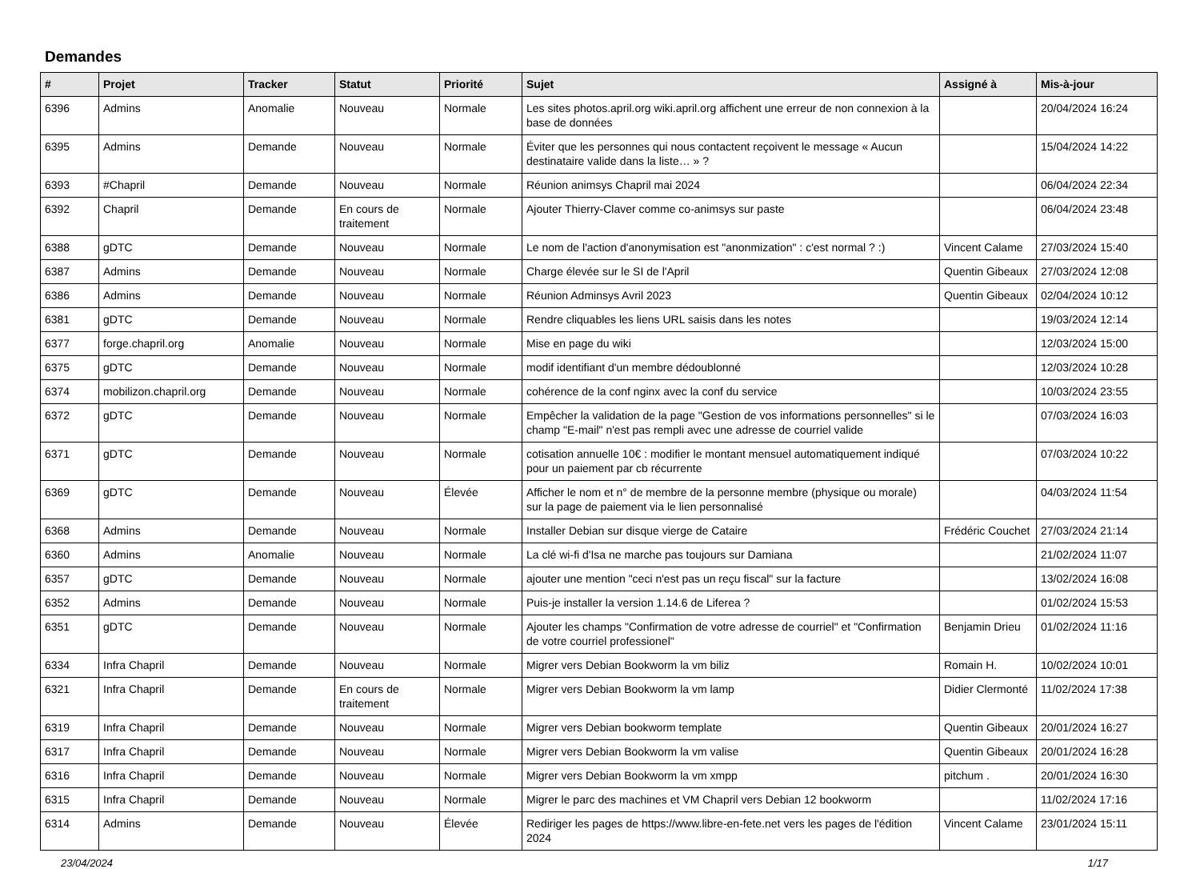Demandes
| # | Projet | Tracker | Statut | Priorité | Sujet | Assigné à | Mis-à-jour |
| --- | --- | --- | --- | --- | --- | --- | --- |
| 6396 | Admins | Anomalie | Nouveau | Normale | Les sites photos.april.org wiki.april.org affichent une erreur de non connexion à la base de données | | 20/04/2024 16:24 |
| 6395 | Admins | Demande | Nouveau | Normale | Éviter que les personnes qui nous contactent reçoivent le message « Aucun destinataire valide dans la liste… » ? | | 15/04/2024 14:22 |
| 6393 | #Chapril | Demande | Nouveau | Normale | Réunion animsys Chapril mai 2024 | | 06/04/2024 22:34 |
| 6392 | Chapril | Demande | En cours de traitement | Normale | Ajouter Thierry-Claver comme co-animsys sur paste | | 06/04/2024 23:48 |
| 6388 | gDTC | Demande | Nouveau | Normale | Le nom de l'action d'anonymisation est "anonmization" : c'est normal ? :) | Vincent Calame | 27/03/2024 15:40 |
| 6387 | Admins | Demande | Nouveau | Normale | Charge élevée sur le SI de l'April | Quentin Gibeaux | 27/03/2024 12:08 |
| 6386 | Admins | Demande | Nouveau | Normale | Réunion Adminsys Avril 2023 | Quentin Gibeaux | 02/04/2024 10:12 |
| 6381 | gDTC | Demande | Nouveau | Normale | Rendre cliquables les liens URL saisis dans les notes | | 19/03/2024 12:14 |
| 6377 | forge.chapril.org | Anomalie | Nouveau | Normale | Mise en page du wiki | | 12/03/2024 15:00 |
| 6375 | gDTC | Demande | Nouveau | Normale | modif identifiant d'un membre dédoublonné | | 12/03/2024 10:28 |
| 6374 | mobilizon.chapril.org | Demande | Nouveau | Normale | cohérence de la conf nginx avec la conf du service | | 10/03/2024 23:55 |
| 6372 | gDTC | Demande | Nouveau | Normale | Empêcher la validation de la page "Gestion de vos informations personnelles" si le champ "E-mail" n'est pas rempli avec une adresse de courriel valide | | 07/03/2024 16:03 |
| 6371 | gDTC | Demande | Nouveau | Normale | cotisation annuelle 10€ : modifier le montant mensuel automatiquement indiqué pour un paiement par cb récurrente | | 07/03/2024 10:22 |
| 6369 | gDTC | Demande | Nouveau | Élevée | Afficher le nom et n° de membre de la personne membre (physique ou morale) sur la page de paiement via le lien personnalisé | | 04/03/2024 11:54 |
| 6368 | Admins | Demande | Nouveau | Normale | Installer Debian sur disque vierge de Cataire | Frédéric Couchet | 27/03/2024 21:14 |
| 6360 | Admins | Anomalie | Nouveau | Normale | La clé wi-fi d'Isa ne marche pas toujours sur Damiana | | 21/02/2024 11:07 |
| 6357 | gDTC | Demande | Nouveau | Normale | ajouter une mention "ceci n'est pas un reçu fiscal" sur la facture | | 13/02/2024 16:08 |
| 6352 | Admins | Demande | Nouveau | Normale | Puis-je installer la version 1.14.6 de Liferea ? | | 01/02/2024 15:53 |
| 6351 | gDTC | Demande | Nouveau | Normale | Ajouter les champs "Confirmation de votre adresse de courriel" et "Confirmation de votre courriel professionel" | Benjamin Drieu | 01/02/2024 11:16 |
| 6334 | Infra Chapril | Demande | Nouveau | Normale | Migrer vers Debian Bookworm la vm biliz | Romain H. | 10/02/2024 10:01 |
| 6321 | Infra Chapril | Demande | En cours de traitement | Normale | Migrer vers Debian Bookworm la vm lamp | Didier Clermonté | 11/02/2024 17:38 |
| 6319 | Infra Chapril | Demande | Nouveau | Normale | Migrer vers Debian bookworm template | Quentin Gibeaux | 20/01/2024 16:27 |
| 6317 | Infra Chapril | Demande | Nouveau | Normale | Migrer vers Debian Bookworm la vm valise | Quentin Gibeaux | 20/01/2024 16:28 |
| 6316 | Infra Chapril | Demande | Nouveau | Normale | Migrer vers Debian Bookworm la vm xmpp | pitchum . | 20/01/2024 16:30 |
| 6315 | Infra Chapril | Demande | Nouveau | Normale | Migrer le parc des machines et VM Chapril vers Debian 12 bookworm | | 11/02/2024 17:16 |
| 6314 | Admins | Demande | Nouveau | Élevée | Rediriger les pages de https://www.libre-en-fete.net vers les pages de l'édition 2024 | Vincent Calame | 23/01/2024 15:11 |
23/04/2024 1/17